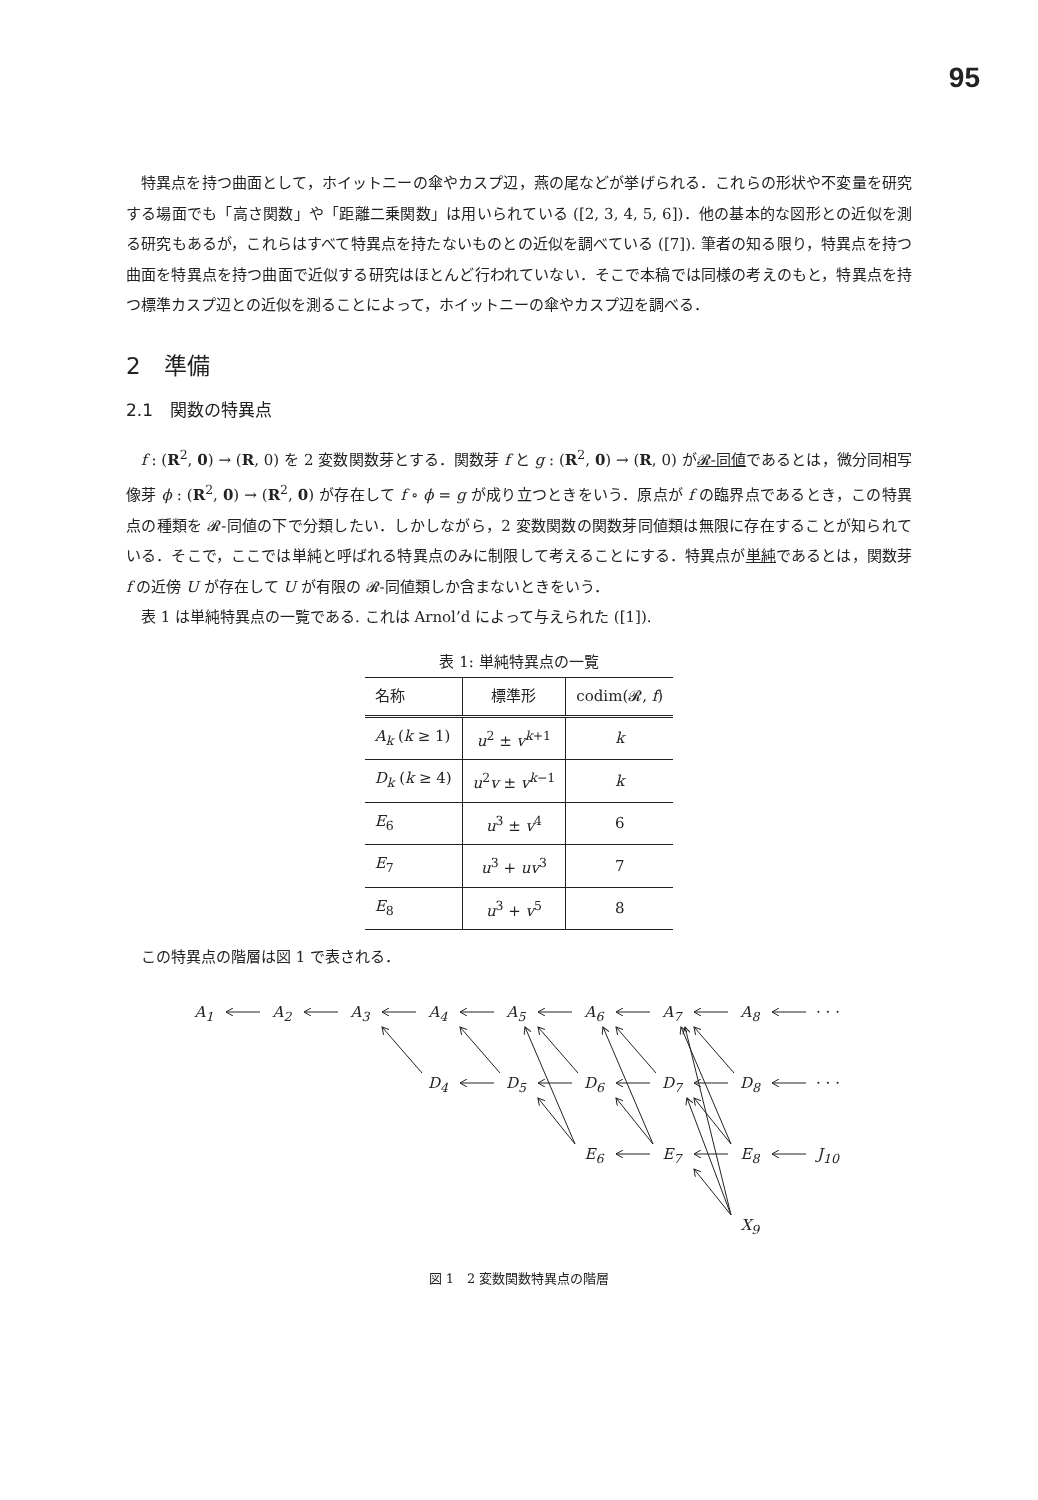95
特異点を持つ曲面として，ホイットニーの傘やカスプ辺，燕の尾などが挙げられる．これらの形状や不変量を研究する場面でも「高さ関数」や「距離二乗関数」は用いられている ([2, 3, 4, 5, 6])．他の基本的な図形との近似を測る研究もあるが，これらはすべて特異点を持たないものとの近似を調べている ([7]). 筆者の知る限り，特異点を持つ曲面を特異点を持つ曲面で近似する研究はほとんど行われていない．そこで本稿では同様の考えのもと，特異点を持つ標準カスプ辺との近似を測ることによって，ホイットニーの傘やカスプ辺を調べる．
2　準備
2.1　関数の特異点
f : (R<sup>2</sup>, 0) → (R, 0) を 2 変数関数芽とする．関数芽 f と g : (R<sup>2</sup>, 0) → (R, 0) が𝓡-同値であるとは，微分同相写像芽 ϕ : (R<sup>2</sup>, 0) → (R<sup>2</sup>, 0) が存在して f ∘ ϕ = g が成り立つときをいう．原点が f の臨界点であるとき，この特異点の種類を 𝓡-同値の下で分類したい．しかしながら，2 変数関数の関数芽同値類は無限に存在することが知られている．そこで，ここでは単純と呼ばれる特異点のみに制限して考えることにする．特異点が単純であるとは，関数芽 f の近傍 U が存在して U が有限の 𝓡-同値類しか含まないときをいう．
表 1 は単純特異点の一覧である. これは Arnol’d によって与えられた ([1]).
表 1: 単純特異点の一覧
| 名称 | 標準形 | codim(𝓡, f ) |
| --- | --- | --- |
| A<sub>k</sub> ( k ≥ 1) | u<sup>2</sup> ± v<sup>k+1</sup> | k |
| D<sub>k</sub> ( k ≥ 4) | u<sup>2</sup> v ± v<sup>k−1</sup> | k |
| E<sub>6</sub> | u<sup>3</sup> ± v<sup>4</sup> | 6 |
| E<sub>7</sub> | u<sup>3</sup> + uv<sup>3</sup> | 7 |
| E<sub>8</sub> | u<sup>3</sup> + v<sup>5</sup> | 8 |
この特異点の階層は図 1 で表される．
A<sub>1</sub> A<sub>2</sub> A<sub>3</sub> A<sub>4</sub> A<sub>5</sub> A<sub>6</sub> A<sub>7</sub> A<sub>8</sub> · · ·
D<sub>4</sub> D<sub>5</sub> D<sub>6</sub> D<sub>7</sub> D<sub>8</sub> · · ·
E<sub>6</sub> E<sub>7</sub> E<sub>8</sub> J<sub>10</sub>
X<sub>9</sub>
図 1　2 変数関数特異点の階層